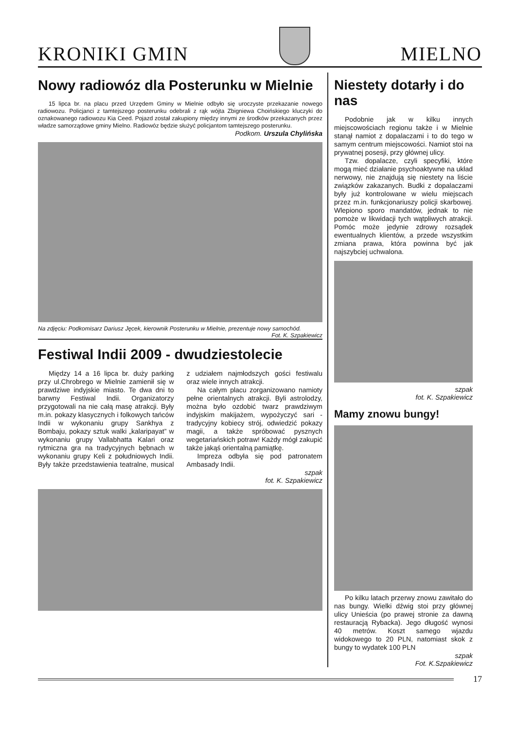KRONIKI GMIN
MIELNO
Nowy radiowóz dla Posterunku w Mielnie
15 lipca br. na placu przed Urzędem Gminy w Mielnie odbyło się uroczyste przekazanie nowego radiowozu. Policjanci z tamtejszego posterunku odebrali z rąk wójta Zbigniewa Choińskiego kluczyki do oznakowanego radiowozu Kia Ceed. Pojazd został zakupiony między innymi ze środków przekazanych przez władze samorządowe gminy Mielno. Radiowóz będzie służyć policjantom tamtejszego posterunku.
Podkom. Urszula Chylińska
Na zdjęciu: Podkomisarz Dariusz Jęcek, kierownik Posterunku w Mielnie, prezentuje nowy samochód. Fot. K. Szpakiewicz
Festiwal Indii 2009 - dwudziestolecie
Między 14 a 16 lipca br. duży parking przy ul.Chrobrego w Mielnie zamienił się w prawdziwe indyjskie miasto. Te dwa dni to barwny Festiwal Indii. Organizatorzy przygotowali na nie całą masę atrakcji. Były m.in. pokazy klasycznych i folkowych tańców Indii w wykonaniu grupy Sankhya z Bombaju, pokazy sztuk walki „kalaripayat” w wykonaniu grupy Vallabhatta Kalari oraz rytmiczna gra na tradycyjnych bębnach w wykonaniu grupy Keli z południowych Indii. Były także przedstawienia teatralne, musical z udziałem najmłodszych gości festiwalu oraz wiele innych atrakcji.
Na całym placu zorganizowano namioty pełne orientalnych atrakcji. Byli astrolodzy, można było ozdobić twarz prawdziwym indyjskim makijażem, wypożyczyć sari - tradycyjny kobiecy strój, odwiedzić pokazy magii, a także spróbować pysznych wegetariańskich potraw! Każdy mógł zakupić także jakąś orientalną pamiątkę.
Impreza odbyła się pod patronatem Ambasady Indii.
szpak
fot. K. Szpakiewicz
Niestety dotarły i do nas
Podobnie jak w kilku innych miejscowościach regionu także i w Mielnie stanął namiot z dopalaczami i to do tego w samym centrum miejscowości. Namiot stoi na prywatnej posesji, przy głównej ulicy.
Tzw. dopalacze, czyli specyfiki, które mogą mieć działanie psychoaktywne na układ nerwowy, nie znajdują się niestety na liście związków zakazanych. Budki z dopalaczami były już kontrolowane w wielu miejscach przez m.in. funkcjonariuszy policji skarbowej. Wlepiono sporo mandatów, jednak to nie pomoże w likwidacji tych wątpliwych atrakcji. Pomóc może jedynie zdrowy rozsądek ewentualnych klientów, a przede wszystkim zmiana prawa, która powinna być jak najszybciej uchwalona.
szpak
fot. K. Szpakiewicz
Mamy znowu bungy!
Po kilku latach przerwy znowu zawitało do nas bungy. Wielki dźwig stoi przy głównej ulicy Unieścia (po prawej stronie za dawną restauracją Rybacka). Jego długość wynosi 40 metrów. Koszt samego wjazdu widokowego to 20 PLN, natomiast skok z bungy to wydatek 100 PLN
szpak
Fot. K.Szpakiewicz
17